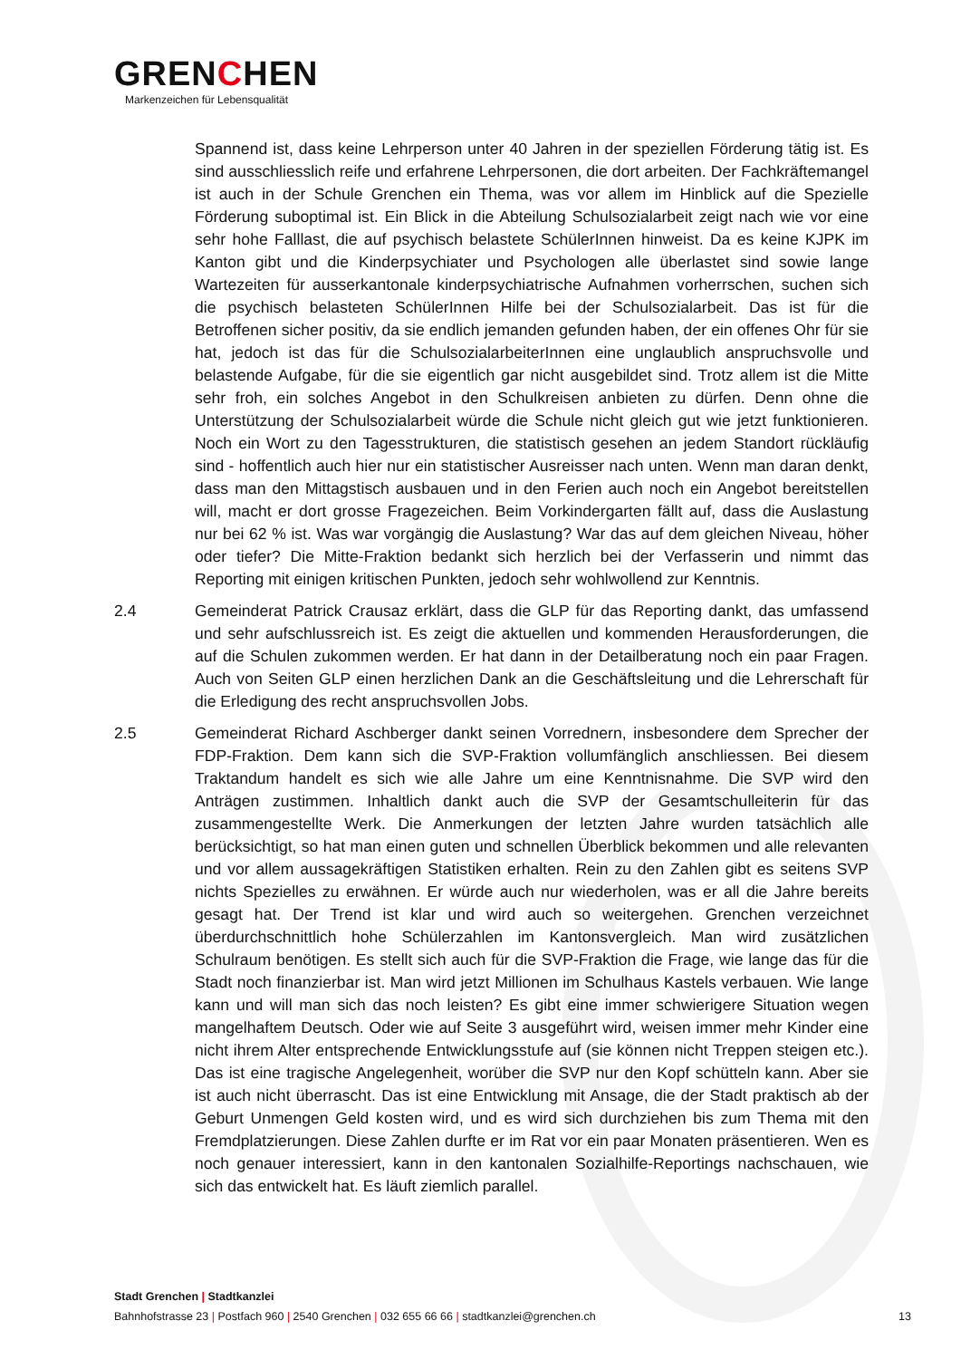GRENCHEN
Markenzeichen für Lebensqualität
Spannend ist, dass keine Lehrperson unter 40 Jahren in der speziellen Förderung tätig ist. Es sind ausschliesslich reife und erfahrene Lehrpersonen, die dort arbeiten. Der Fachkräftemangel ist auch in der Schule Grenchen ein Thema, was vor allem im Hinblick auf die Spezielle Förderung suboptimal ist. Ein Blick in die Abteilung Schulsozialarbeit zeigt nach wie vor eine sehr hohe Falllast, die auf psychisch belastete SchülerInnen hinweist. Da es keine KJPK im Kanton gibt und die Kinderpsychiater und Psychologen alle überlastet sind sowie lange Wartezeiten für ausserkantonale kinderpsychiatrische Aufnahmen vorherrschen, suchen sich die psychisch belasteten SchülerInnen Hilfe bei der Schulsozialarbeit. Das ist für die Betroffenen sicher positiv, da sie endlich jemanden gefunden haben, der ein offenes Ohr für sie hat, jedoch ist das für die SchulsozialarbeiterInnen eine unglaublich anspruchsvolle und belastende Aufgabe, für die sie eigentlich gar nicht ausgebildet sind. Trotz allem ist die Mitte sehr froh, ein solches Angebot in den Schulkreisen anbieten zu dürfen. Denn ohne die Unterstützung der Schulsozialarbeit würde die Schule nicht gleich gut wie jetzt funktionieren. Noch ein Wort zu den Tagesstrukturen, die statistisch gesehen an jedem Standort rückläufig sind - hoffentlich auch hier nur ein statistischer Ausreisser nach unten. Wenn man daran denkt, dass man den Mittagstisch ausbauen und in den Ferien auch noch ein Angebot bereitstellen will, macht er dort grosse Fragezeichen. Beim Vorkindergarten fällt auf, dass die Auslastung nur bei 62 % ist. Was war vorgängig die Auslastung? War das auf dem gleichen Niveau, höher oder tiefer? Die Mitte-Fraktion bedankt sich herzlich bei der Verfasserin und nimmt das Reporting mit einigen kritischen Punkten, jedoch sehr wohlwollend zur Kenntnis.
2.4 Gemeinderat Patrick Crausaz erklärt, dass die GLP für das Reporting dankt, das umfassend und sehr aufschlussreich ist. Es zeigt die aktuellen und kommenden Herausforderungen, die auf die Schulen zukommen werden. Er hat dann in der Detailberatung noch ein paar Fragen. Auch von Seiten GLP einen herzlichen Dank an die Geschäftsleitung und die Lehrerschaft für die Erledigung des recht anspruchsvollen Jobs.
2.5 Gemeinderat Richard Aschberger dankt seinen Vorrednern, insbesondere dem Sprecher der FDP-Fraktion. Dem kann sich die SVP-Fraktion vollumfänglich anschliessen. Bei diesem Traktandum handelt es sich wie alle Jahre um eine Kenntnisnahme. Die SVP wird den Anträgen zustimmen. Inhaltlich dankt auch die SVP der Gesamtschulleiterin für das zusammengestellte Werk. Die Anmerkungen der letzten Jahre wurden tatsächlich alle berücksichtigt, so hat man einen guten und schnellen Überblick bekommen und alle relevanten und vor allem aussagekräftigen Statistiken erhalten. Rein zu den Zahlen gibt es seitens SVP nichts Spezielles zu erwähnen. Er würde auch nur wiederholen, was er all die Jahre bereits gesagt hat. Der Trend ist klar und wird auch so weitergehen. Grenchen verzeichnet überdurchschnittlich hohe Schülerzahlen im Kantonsvergleich. Man wird zusätzlichen Schulraum benötigen. Es stellt sich auch für die SVP-Fraktion die Frage, wie lange das für die Stadt noch finanzierbar ist. Man wird jetzt Millionen im Schulhaus Kastels verbauen. Wie lange kann und will man sich das noch leisten? Es gibt eine immer schwierigere Situation wegen mangelhaftem Deutsch. Oder wie auf Seite 3 ausgeführt wird, weisen immer mehr Kinder eine nicht ihrem Alter entsprechende Entwicklungsstufe auf (sie können nicht Treppen steigen etc.). Das ist eine tragische Angelegenheit, worüber die SVP nur den Kopf schütteln kann. Aber sie ist auch nicht überrascht. Das ist eine Entwicklung mit Ansage, die der Stadt praktisch ab der Geburt Unmengen Geld kosten wird, und es wird sich durchziehen bis zum Thema mit den Fremdplatzierungen. Diese Zahlen durfte er im Rat vor ein paar Monaten präsentieren. Wen es noch genauer interessiert, kann in den kantonalen Sozialhilfe-Reportings nachschauen, wie sich das entwickelt hat. Es läuft ziemlich parallel.
Stadt Grenchen | Stadtkanzlei
Bahnhofstrasse 23 | Postfach 960 | 2540 Grenchen | 032 655 66 66 | stadtkanzlei@grenchen.ch
13